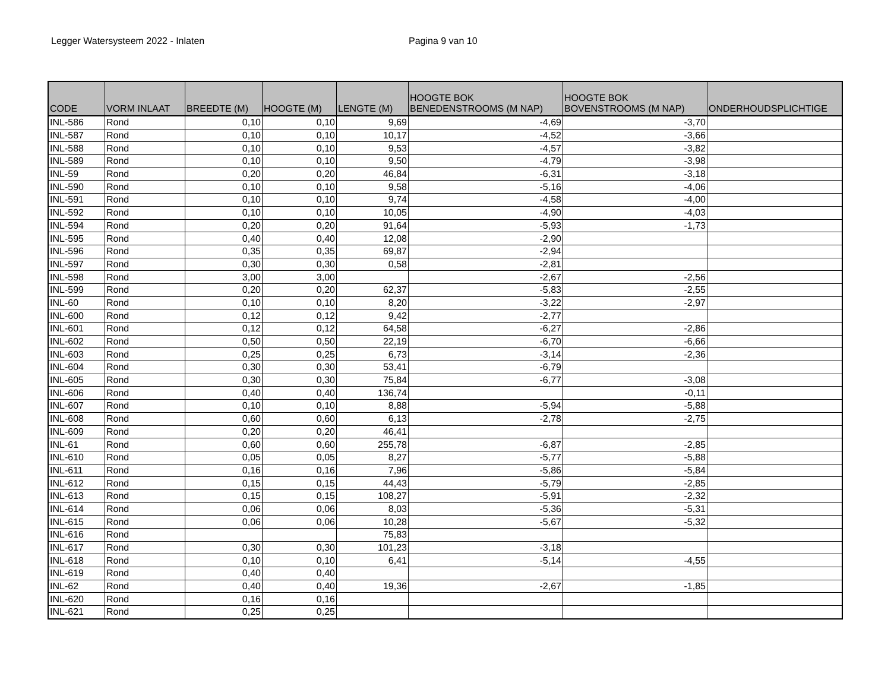Legger Watersysteem 2022 - Inlaten Pagina 9 van 10
| CODE | VORM INLAAT | BREEDTE (M) | HOOGTE (M) | LENGTE (M) | HOOGTE BOK BENEDENSTROOMS (M NAP) | HOOGTE BOK BOVENSTROOMS (M NAP) | ONDERHOUDSPLICHTIGE |
| --- | --- | --- | --- | --- | --- | --- | --- |
| INL-586 | Rond | 0,10 | 0,10 | 9,69 | -4,69 | -3,70 | |
| INL-587 | Rond | 0,10 | 0,10 | 10,17 | -4,52 | -3,66 | |
| INL-588 | Rond | 0,10 | 0,10 | 9,53 | -4,57 | -3,82 | |
| INL-589 | Rond | 0,10 | 0,10 | 9,50 | -4,79 | -3,98 | |
| INL-59 | Rond | 0,20 | 0,20 | 46,84 | -6,31 | -3,18 | |
| INL-590 | Rond | 0,10 | 0,10 | 9,58 | -5,16 | -4,06 | |
| INL-591 | Rond | 0,10 | 0,10 | 9,74 | -4,58 | -4,00 | |
| INL-592 | Rond | 0,10 | 0,10 | 10,05 | -4,90 | -4,03 | |
| INL-594 | Rond | 0,20 | 0,20 | 91,64 | -5,93 | -1,73 | |
| INL-595 | Rond | 0,40 | 0,40 | 12,08 | -2,90 | | |
| INL-596 | Rond | 0,35 | 0,35 | 69,87 | -2,94 | | |
| INL-597 | Rond | 0,30 | 0,30 | 0,58 | -2,81 | | |
| INL-598 | Rond | 3,00 | 3,00 | | -2,67 | -2,56 | |
| INL-599 | Rond | 0,20 | 0,20 | 62,37 | -5,83 | -2,55 | |
| INL-60 | Rond | 0,10 | 0,10 | 8,20 | -3,22 | -2,97 | |
| INL-600 | Rond | 0,12 | 0,12 | 9,42 | -2,77 | | |
| INL-601 | Rond | 0,12 | 0,12 | 64,58 | -6,27 | -2,86 | |
| INL-602 | Rond | 0,50 | 0,50 | 22,19 | -6,70 | -6,66 | |
| INL-603 | Rond | 0,25 | 0,25 | 6,73 | -3,14 | -2,36 | |
| INL-604 | Rond | 0,30 | 0,30 | 53,41 | -6,79 | | |
| INL-605 | Rond | 0,30 | 0,30 | 75,84 | -6,77 | -3,08 | |
| INL-606 | Rond | 0,40 | 0,40 | 136,74 | | -0,11 | |
| INL-607 | Rond | 0,10 | 0,10 | 8,88 | -5,94 | -5,88 | |
| INL-608 | Rond | 0,60 | 0,60 | 6,13 | -2,78 | -2,75 | |
| INL-609 | Rond | 0,20 | 0,20 | 46,41 | | | |
| INL-61 | Rond | 0,60 | 0,60 | 255,78 | -6,87 | -2,85 | |
| INL-610 | Rond | 0,05 | 0,05 | 8,27 | -5,77 | -5,88 | |
| INL-611 | Rond | 0,16 | 0,16 | 7,96 | -5,86 | -5,84 | |
| INL-612 | Rond | 0,15 | 0,15 | 44,43 | -5,79 | -2,85 | |
| INL-613 | Rond | 0,15 | 0,15 | 108,27 | -5,91 | -2,32 | |
| INL-614 | Rond | 0,06 | 0,06 | 8,03 | -5,36 | -5,31 | |
| INL-615 | Rond | 0,06 | 0,06 | 10,28 | -5,67 | -5,32 | |
| INL-616 | Rond | | | 75,83 | | | |
| INL-617 | Rond | 0,30 | 0,30 | 101,23 | -3,18 | | |
| INL-618 | Rond | 0,10 | 0,10 | 6,41 | -5,14 | -4,55 | |
| INL-619 | Rond | 0,40 | 0,40 | | | | |
| INL-62 | Rond | 0,40 | 0,40 | 19,36 | -2,67 | -1,85 | |
| INL-620 | Rond | 0,16 | 0,16 | | | | |
| INL-621 | Rond | 0,25 | 0,25 | | | | |